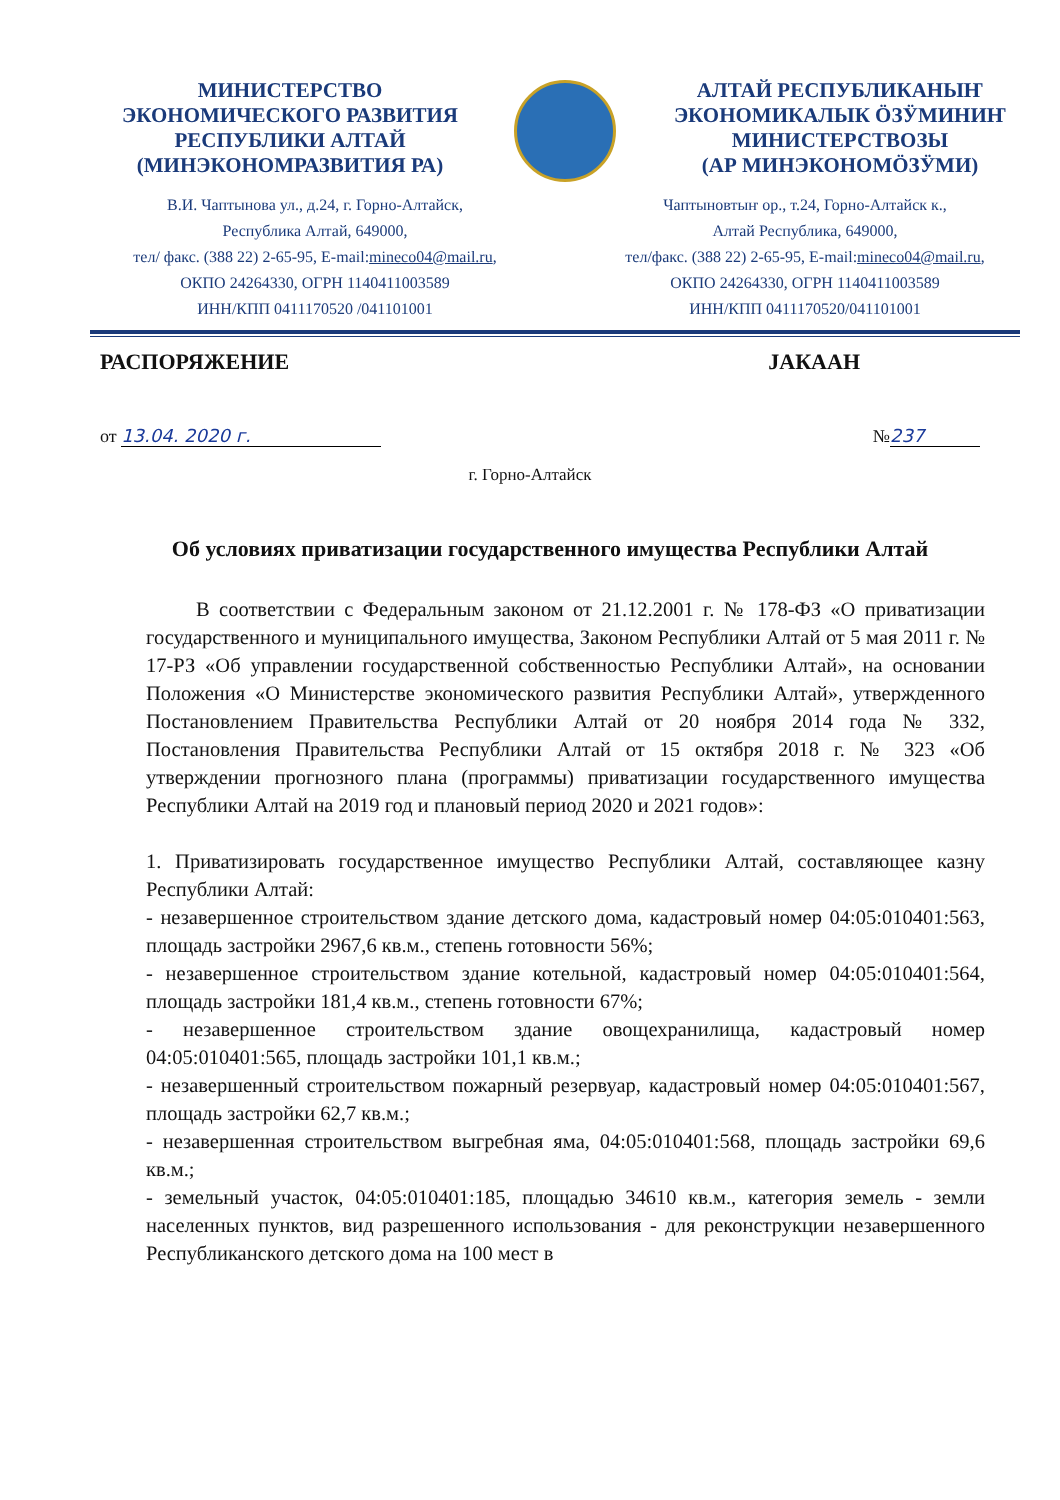МИНИСТЕРСТВО
ЭКОНОМИЧЕСКОГО РАЗВИТИЯ
РЕСПУБЛИКИ АЛТАЙ
(МИНЭКОНОМРАЗВИТИЯ РА)
АЛТАЙ РЕСПУБЛИКАНЫҤ
ЭКОНОМИКАЛЫК ӦЗӰМИНИҤ
МИНИСТЕРСТВОЗЫ
(АР МИНЭКОНОМӦЗӰМИ)
В.И. Чаптынова ул., д.24, г. Горно-Алтайск,
Республика Алтай, 649000,
тел/ факс. (388 22) 2-65-95, E-mail:mineco04@mail.ru,
ОКПО 24264330, ОГРН 1140411003589
ИНН/КПП 0411170520 /041101001
Чаптыновтыҥ ор., т.24, Горно-Алтайск к.,
Алтай Республика, 649000,
тел/факс. (388 22) 2-65-95, E-mail:mineco04@mail.ru,
ОКПО 24264330, ОГРН 1140411003589
ИНН/КПП 0411170520/041101001
РАСПОРЯЖЕНИЕ JАКААН
от 13.04. 2020 г. № 237
г. Горно-Алтайск
Об условиях приватизации государственного имущества Республики Алтай
В соответствии с Федеральным законом от 21.12.2001 г. № 178-ФЗ «О приватизации государственного и муниципального имущества, Законом Республики Алтай от 5 мая 2011 г. № 17-РЗ «Об управлении государственной собственностью Республики Алтай», на основании Положения «О Министерстве экономического развития Республики Алтай», утвержденного Постановлением Правительства Республики Алтай от 20 ноября 2014 года № 332, Постановления Правительства Республики Алтай от 15 октября 2018 г. № 323 «Об утверждении прогнозного плана (программы) приватизации государственного имущества Республики Алтай на 2019 год и плановый период 2020 и 2021 годов»:
1. Приватизировать государственное имущество Республики Алтай, составляющее казну Республики Алтай:
- незавершенное строительством здание детского дома, кадастровый номер 04:05:010401:563, площадь застройки 2967,6 кв.м., степень готовности 56%;
- незавершенное строительством здание котельной, кадастровый номер 04:05:010401:564, площадь застройки 181,4 кв.м., степень готовности 67%;
- незавершенное строительством здание овощехранилища, кадастровый номер 04:05:010401:565, площадь застройки 101,1 кв.м.;
- незавершенный строительством пожарный резервуар, кадастровый номер 04:05:010401:567, площадь застройки 62,7 кв.м.;
- незавершенная строительством выгребная яма, 04:05:010401:568, площадь застройки 69,6 кв.м.;
- земельный участок, 04:05:010401:185, площадью 34610 кв.м., категория земель - земли населенных пунктов, вид разрешенного использования - для реконструкции незавершенного Республиканского детского дома на 100 мест в